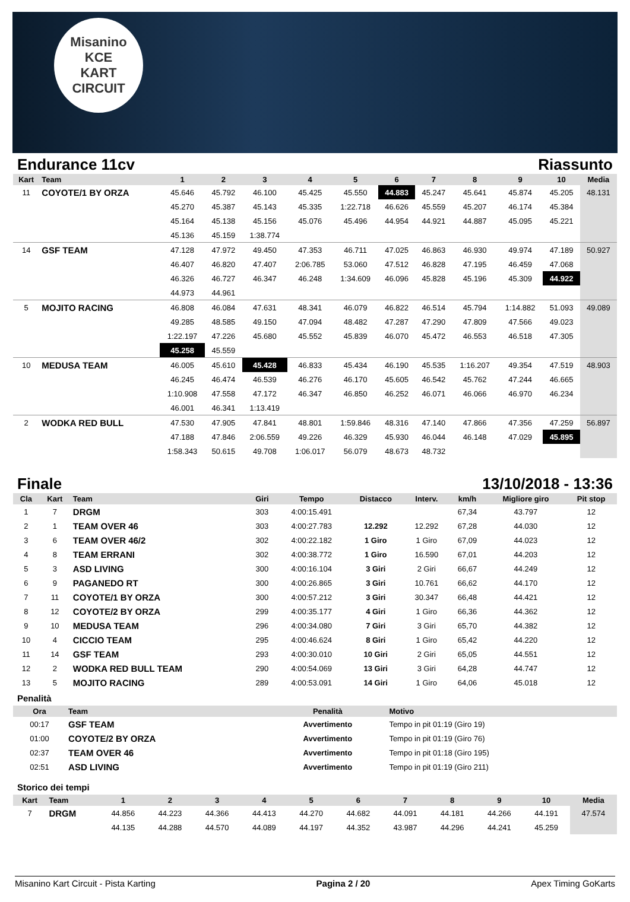Misanino
KCE
KART CIRCUIT
Endurance 11cv Riassunto
| Kart | Team | 1 | 2 | 3 | 4 | 5 | 6 | 7 | 8 | 9 | 10 | Media |
| --- | --- | --- | --- | --- | --- | --- | --- | --- | --- | --- | --- | --- |
| 11 | COYOTE/1 BY ORZA | 45.646 | 45.792 | 46.100 | 45.425 | 45.550 | 44.883 | 45.247 | 45.641 | 45.874 | 45.205 | 48.131 |
| | | 45.270 | 45.387 | 45.143 | 45.335 | 1:22.718 | 46.626 | 45.559 | 45.207 | 46.174 | 45.384 | |
| | | 45.164 | 45.138 | 45.156 | 45.076 | 45.496 | 44.954 | 44.921 | 44.887 | 45.095 | 45.221 | |
| | | 45.136 | 45.159 | 1:38.774 | | | | | | | | |
| 14 | GSF TEAM | 47.128 | 47.972 | 49.450 | 47.353 | 46.711 | 47.025 | 46.863 | 46.930 | 49.974 | 47.189 | 50.927 |
| | | 46.407 | 46.820 | 47.407 | 2:06.785 | 53.060 | 47.512 | 46.828 | 47.195 | 46.459 | 47.068 | |
| | | 46.326 | 46.727 | 46.347 | 46.248 | 1:34.609 | 46.096 | 45.828 | 45.196 | 45.309 | 44.922 | |
| | | 44.973 | 44.961 | | | | | | | | | |
| 5 | MOJITO RACING | 46.808 | 46.084 | 47.631 | 48.341 | 46.079 | 46.822 | 46.514 | 45.794 | 1:14.882 | 51.093 | 49.089 |
| | | 49.285 | 48.585 | 49.150 | 47.094 | 48.482 | 47.287 | 47.290 | 47.809 | 47.566 | 49.023 | |
| | | 1:22.197 | 47.226 | 45.680 | 45.552 | 45.839 | 46.070 | 45.472 | 46.553 | 46.518 | 47.305 | |
| | | 45.258 | 45.559 | | | | | | | | | |
| 10 | MEDUSA TEAM | 46.005 | 45.610 | 45.428 | 46.833 | 45.434 | 46.190 | 45.535 | 1:16.207 | 49.354 | 47.519 | 48.903 |
| | | 46.245 | 46.474 | 46.539 | 46.276 | 46.170 | 45.605 | 46.542 | 45.762 | 47.244 | 46.665 | |
| | | 1:10.908 | 47.558 | 47.172 | 46.347 | 46.850 | 46.252 | 46.071 | 46.066 | 46.970 | 46.234 | |
| | | 46.001 | 46.341 | 1:13.419 | | | | | | | | |
| 2 | WODKA RED BULL | 47.530 | 47.905 | 47.841 | 48.801 | 1:59.846 | 48.316 | 47.140 | 47.866 | 47.356 | 47.259 | 56.897 |
| | | 47.188 | 47.846 | 2:06.559 | 49.226 | 46.329 | 45.930 | 46.044 | 46.148 | 47.029 | 45.895 | |
| | | 1:58.343 | 50.615 | 49.708 | 1:06.017 | 56.079 | 48.673 | 48.732 | | | | |
Finale 13/10/2018 - 13:36
| Cla | Kart | Team | Giri | Tempo | Distacco | Interv. | km/h | Migliore giro | Pit stop |
| --- | --- | --- | --- | --- | --- | --- | --- | --- | --- |
| 1 | 7 | DRGM | 303 | 4:00:15.491 | | | 67,34 | 43.797 | 12 |
| 2 | 1 | TEAM OVER 46 | 303 | 4:00:27.783 | 12.292 | 12.292 | 67,28 | 44.030 | 12 |
| 3 | 6 | TEAM OVER 46/2 | 302 | 4:00:22.182 | 1 Giro | 1 Giro | 67,09 | 44.023 | 12 |
| 4 | 8 | TEAM ERRANI | 302 | 4:00:38.772 | 1 Giro | 16.590 | 67,01 | 44.203 | 12 |
| 5 | 3 | ASD LIVING | 300 | 4:00:16.104 | 3 Giri | 2 Giri | 66,67 | 44.249 | 12 |
| 6 | 9 | PAGANEDO RT | 300 | 4:00:26.865 | 3 Giri | 10.761 | 66,62 | 44.170 | 12 |
| 7 | 11 | COYOTE/1 BY ORZA | 300 | 4:00:57.212 | 3 Giri | 30.347 | 66,48 | 44.421 | 12 |
| 8 | 12 | COYOTE/2 BY ORZA | 299 | 4:00:35.177 | 4 Giri | 1 Giro | 66,36 | 44.362 | 12 |
| 9 | 10 | MEDUSA TEAM | 296 | 4:00:34.080 | 7 Giri | 3 Giri | 65,70 | 44.382 | 12 |
| 10 | 4 | CICCIO TEAM | 295 | 4:00:46.624 | 8 Giri | 1 Giro | 65,42 | 44.220 | 12 |
| 11 | 14 | GSF TEAM | 293 | 4:00:30.010 | 10 Giri | 2 Giri | 65,05 | 44.551 | 12 |
| 12 | 2 | WODKA RED BULL TEAM | 290 | 4:00:54.069 | 13 Giri | 3 Giri | 64,28 | 44.747 | 12 |
| 13 | 5 | MOJITO RACING | 289 | 4:00:53.091 | 14 Giri | 1 Giro | 64,06 | 45.018 | 12 |
Penalità
| Ora | Team | Penalità | Motivo |
| --- | --- | --- | --- |
| 00:17 | GSF TEAM | Avvertimento | Tempo in pit 01:19 (Giro 19) |
| 01:00 | COYOTE/2 BY ORZA | Avvertimento | Tempo in pit 01:19 (Giro 76) |
| 02:37 | TEAM OVER 46 | Avvertimento | Tempo in pit 01:18 (Giro 195) |
| 02:51 | ASD LIVING | Avvertimento | Tempo in pit 01:19 (Giro 211) |
Storico dei tempi
| Kart | Team | 1 | 2 | 3 | 4 | 5 | 6 | 7 | 8 | 9 | 10 | Media |
| --- | --- | --- | --- | --- | --- | --- | --- | --- | --- | --- | --- | --- |
| 7 | DRGM | 44.856 | 44.223 | 44.366 | 44.413 | 44.270 | 44.682 | 44.091 | 44.181 | 44.266 | 44.191 | 47.574 |
| | | 44.135 | 44.288 | 44.570 | 44.089 | 44.197 | 44.352 | 43.987 | 44.296 | 44.241 | 45.259 | |
Misanino Kart Circuit - Pista Karting Pagina 2 / 20 Apex Timing GoKarts